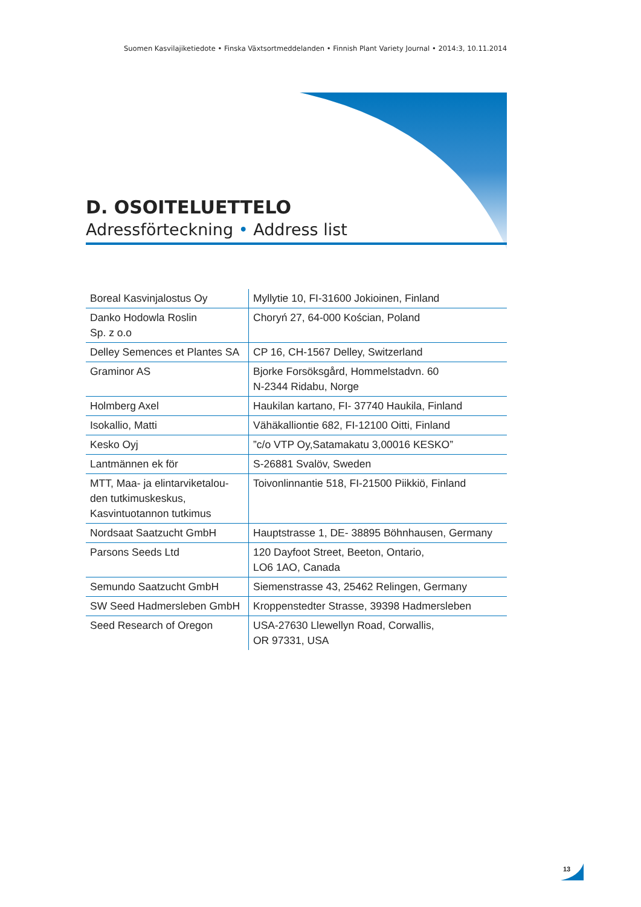Suomen Kasvilajiketiedote • Finska Växtsortmeddelanden • Finnish Plant Variety Journal • 2014:3, 10.11.2014
D. OSOITELUETTELO
Adressförteckning • Address list
| Boreal Kasvinjalostus Oy | Myllytie 10, FI-31600 Jokioinen, Finland |
| Danko Hodowla Roslin Sp. z o.o | Choryń 27, 64-000 Kościan, Poland |
| Delley Semences et Plantes SA | CP 16, CH-1567 Delley, Switzerland |
| Graminor AS | Bjorke Forsöksgård, Hommelstadvn. 60 N-2344 Ridabu, Norge |
| Holmberg Axel | Haukilan kartano, FI- 37740 Haukila, Finland |
| Isokallio, Matti | Vähäkalliontie 682, FI-12100 Oitti, Finland |
| Kesko Oyj | ”c/o VTP Oy,Satamakatu 3,00016 KESKO” |
| Lantmännen ek för | S-26881 Svalöv, Sweden |
| MTT, Maa- ja elintarviketalou- den tutkimuskeskus, Kasvintuotannon tutkimus | Toivonlinnantie 518, FI-21500 Piikkiö, Finland |
| Nordsaat Saatzucht GmbH | Hauptstrasse 1, DE- 38895 Böhnhausen, Germany |
| Parsons Seeds Ltd | 120 Dayfoot Street, Beeton, Ontario, LO6 1AO, Canada |
| Semundo Saatzucht GmbH | Siemenstrasse 43, 25462 Relingen, Germany |
| SW Seed Hadmersleben GmbH | Kroppenstedter Strasse, 39398 Hadmersleben |
| Seed Research of Oregon | USA-27630 Llewellyn Road, Corwallis, OR 97331, USA |
13